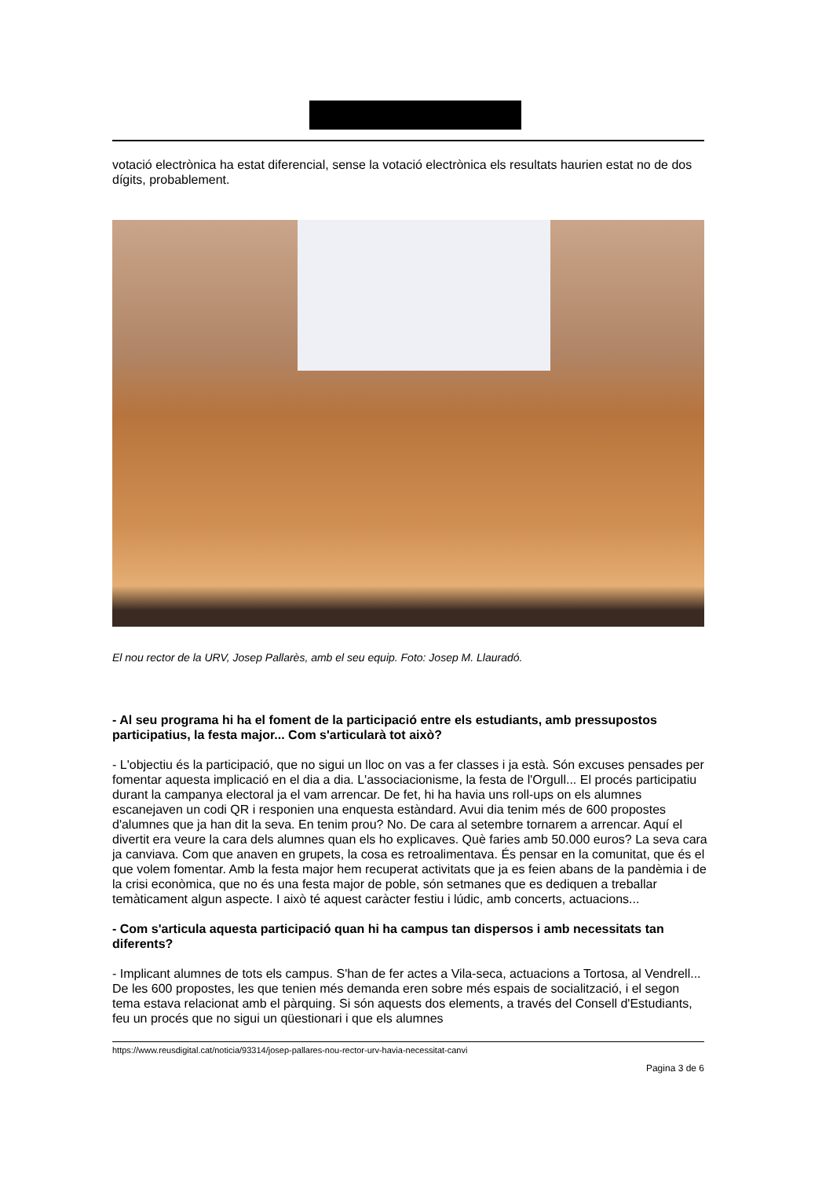votació electrònica ha estat diferencial, sense la votació electrònica els resultats haurien estat no de dos dígits, probablement.
El nou rector de la URV, Josep Pallarès, amb el seu equip. Foto: Josep M. Llauradó.
- Al seu programa hi ha el foment de la participació entre els estudiants, amb pressupostos participatius, la festa major... Com s'articularà tot això?
- L'objectiu és la participació, que no sigui un lloc on vas a fer classes i ja està. Són excuses pensades per fomentar aquesta implicació en el dia a dia. L'associacionisme, la festa de l'Orgull... El procés participatiu durant la campanya electoral ja el vam arrencar. De fet, hi ha havia uns roll-ups on els alumnes escanejaven un codi QR i responien una enquesta estàndard. Avui dia tenim més de 600 propostes d'alumnes que ja han dit la seva. En tenim prou? No. De cara al setembre tornarem a arrencar. Aquí el divertit era veure la cara dels alumnes quan els ho explicaves. Què faries amb 50.000 euros? La seva cara ja canviava. Com que anaven en grupets, la cosa es retroalimentava. És pensar en la comunitat, que és el que volem fomentar. Amb la festa major hem recuperat activitats que ja es feien abans de la pandèmia i de la crisi econòmica, que no és una festa major de poble, són setmanes que es dediquen a treballar temàticament algun aspecte. I això té aquest caràcter festiu i lúdic, amb concerts, actuacions...
- Com s'articula aquesta participació quan hi ha campus tan dispersos i amb necessitats tan diferents?
- Implicant alumnes de tots els campus. S'han de fer actes a Vila-seca, actuacions a Tortosa, al Vendrell... De les 600 propostes, les que tenien més demanda eren sobre més espais de socialització, i el segon tema estava relacionat amb el pàrquing. Si són aquests dos elements, a través del Consell d'Estudiants, feu un procés que no sigui un qüestionari i que els alumnes
https://www.reusdigital.cat/noticia/93314/josep-pallares-nou-rector-urv-havia-necessitat-canvi
Pagina 3 de 6